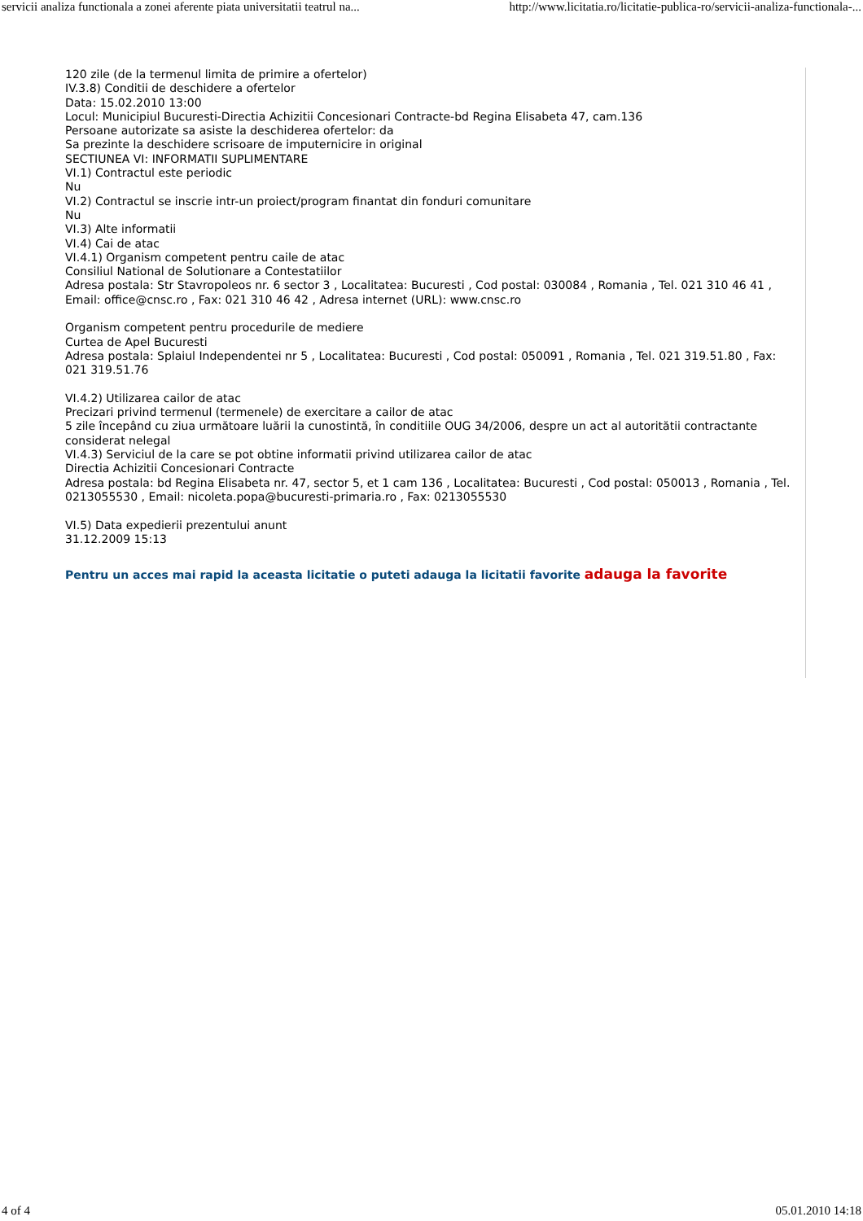servicii analiza functionala a zonei aferente piata universitatii teatrul na... http://www.licitatia.ro/licitatie-publica-ro/servicii-analiza-functionala-...
120 zile (de la termenul limita de primire a ofertelor)
IV.3.8) Conditii de deschidere a ofertelor
Data: 15.02.2010 13:00
Locul: Municipiul Bucuresti-Directia Achizitii Concesionari Contracte-bd Regina Elisabeta 47, cam.136
Persoane autorizate sa asiste la deschiderea ofertelor: da
Sa prezinte la deschidere scrisoare de imputernicire in original
SECTIUNEA VI: INFORMATII SUPLIMENTARE
VI.1) Contractul este periodic
Nu
VI.2) Contractul se inscrie intr-un proiect/program finantat din fonduri comunitare
Nu
VI.3) Alte informatii
VI.4) Cai de atac
VI.4.1) Organism competent pentru caile de atac
Consiliul National de Solutionare a Contestatiilor
Adresa postala: Str Stavropoleos nr. 6 sector 3 , Localitatea: Bucuresti , Cod postal: 030084 , Romania , Tel. 021 310 46 41 , Email: office@cnsc.ro , Fax: 021 310 46 42 , Adresa internet (URL): www.cnsc.ro
Organism competent pentru procedurile de mediere
Curtea de Apel Bucuresti
Adresa postala: Splaiul Independentei nr 5 , Localitatea: Bucuresti , Cod postal: 050091 , Romania , Tel. 021 319.51.80 , Fax: 021 319.51.76
VI.4.2) Utilizarea cailor de atac
Precizari privind termenul (termenele) de exercitare a cailor de atac
5 zile începând cu ziua următoare luării la cunostintă, în conditiile OUG 34/2006, despre un act al autoritătii contractante considerat nelegal
VI.4.3) Serviciul de la care se pot obtine informatii privind utilizarea cailor de atac
Directia Achizitii Concesionari Contracte
Adresa postala: bd Regina Elisabeta nr. 47, sector 5, et 1 cam 136 , Localitatea: Bucuresti , Cod postal: 050013 , Romania , Tel. 0213055530 , Email: nicoleta.popa@bucuresti-primaria.ro , Fax: 0213055530
VI.5) Data expedierii prezentului anunt
31.12.2009 15:13
Pentru un acces mai rapid la aceasta licitatie o puteti adauga la licitatii favorite adauga la favorite
4 of 4 05.01.2010 14:18